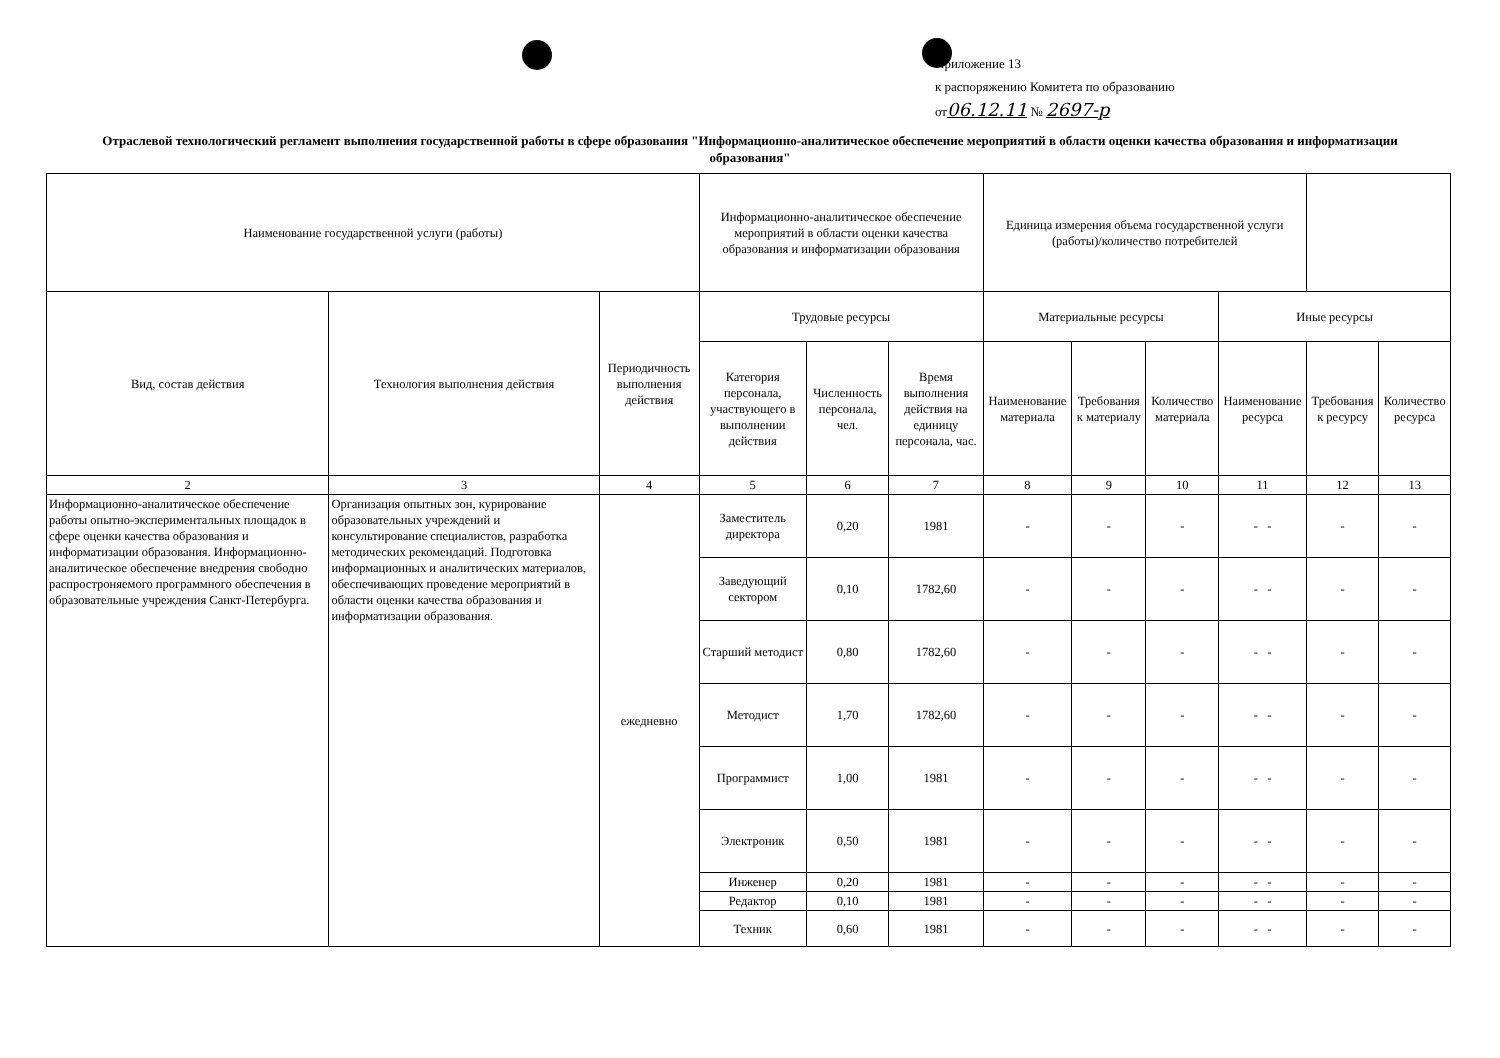Приложение 13
к распоряжению Комитета по образованию
от06.12.11 № 2697-р
Отраслевой технологический регламент выполнения государственной работы в сфере образования "Информационно-аналитическое обеспечение мероприятий в области оценки качества образования и информатизации образования"
| Наименование государственной услуги (работы) | | | Информационно-аналитическое обеспечение мероприятий в области оценки качества образования и информатизации образования | | | Единица измерения объема государственной услуги (работы)/количество потребителей | | | | | |
| Вид, состав действия | Технология выполнения действия | Периодичность выполнения действия | Трудовые ресурсы | | | Материальные ресурсы | | | Иные ресурсы | | |
| | | | Категория персонала, участвующего в выполнении действия | Численность персонала, чел. | Время выполнения действия на единицу персонала, час. | Наименование материала | Требования к материалу | Количество материала | Наименование ресурса | Требования к ресурсу | Количество ресурса |
| 2 | 3 | 4 | 5 | 6 | 7 | 8 | 9 | 10 | 11 | 12 | 13 |
| Информационно-аналитическое обеспечение работы опытно-экспериментальных площадок в сфере оценки качества образования и информатизации образования. Информационно-аналитическое обеспечение внедрения свободно распростроняемого программного обеспечения в образовательные учреждения Санкт-Петербурга. | Организация опытных зон, курирование образовательных учреждений и консультирование специалистов, разработка методических рекомендаций. Подготовка информационных и аналитических материалов, обеспечивающих проведение мероприятий в области оценки качества образования и информатизации образования. | ежедневно | Заместитель директора | 0,20 | 1981 | - | - | - | - - | - | - |
| | | | Заведующий сектором | 0,10 | 1782,60 | - | - | - | - - | - | - |
| | | | Старший методист | 0,80 | 1782,60 | - | - | - | - - | - | - |
| | | | Методист | 1,70 | 1782,60 | - | - | - | - - | - | - |
| | | | Программист | 1,00 | 1981 | - | - | - | - - | - | - |
| | | | Электроник | 0,50 | 1981 | - | - | - | - - | - | - |
| | | | Инженер | 0,20 | 1981 | - | - | - | - - | - | - |
| | | | Редактор | 0,10 | 1981 | - | - | - | - - | - | - |
| | | | Техник | 0,60 | 1981 | - | - | - | - - | - | - |